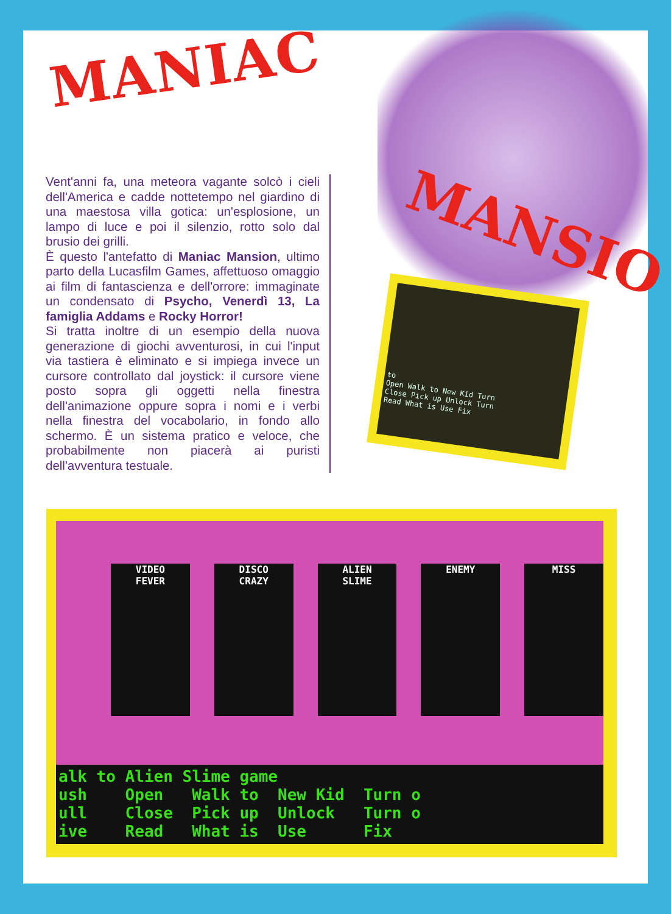MANIAC
MANSIO
Vent'anni fa, una meteora vagante solcò i cieli dell'America e cadde nottetempo nel giardino di una maestosa villa gotica: un'esplosione, un lampo di luce e poi il silenzio, rotto solo dal brusio dei grilli.
È questo l'antefatto di Maniac Mansion, ultimo parto della Lucasfilm Games, affettuoso omaggio ai film di fantascienza e dell'orrore: immaginate un condensato di Psycho, Venerdì 13, La famiglia Addams e Rocky Horror!
Si tratta inoltre di un esempio della nuova generazione di giochi avventurosi, in cui l'input via tastiera è eliminato e si impiega invece un cursore controllato dal joystick: il cursore viene posto sopra gli oggetti nella finestra dell'animazione oppure sopra i nomi e i verbi nella finestra del vocabolario, in fondo allo schermo. È un sistema pratico e veloce, che probabilmente non piacerà ai puristi dell'avventura testuale.
to
Open Walk to New Kid Turn
Close Pick up Unlock Turn
Read What is Use Fix
VIDEO
FEVER
DISCO
CRAZY
ALIEN
SLIME
ENEMY MISS
alk to Alien Slime game ush Open Walk to New Kid Turn o ull Close Pick up Unlock Turn o ive Read What is Use Fix